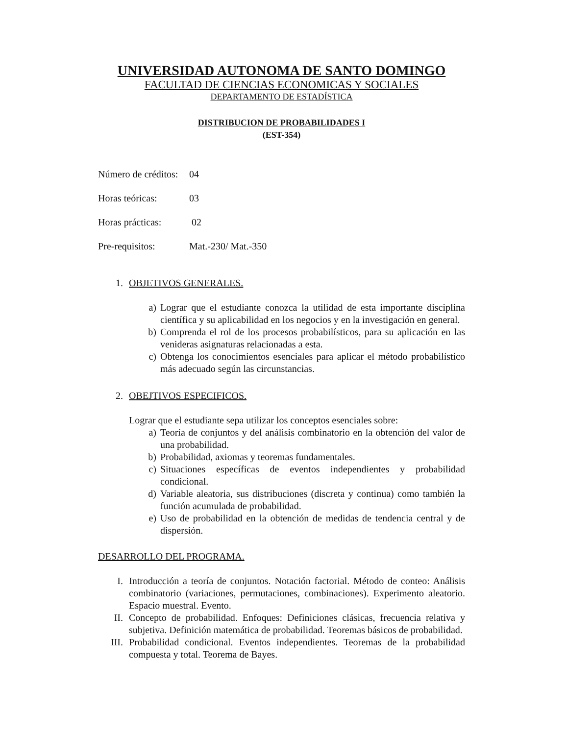UNIVERSIDAD AUTONOMA DE SANTO DOMINGO
FACULTAD DE CIENCIAS ECONOMICAS Y SOCIALES
DEPARTAMENTO DE ESTADÍSTICA
DISTRIBUCION DE PROBABILIDADES I
(EST-354)
Número de créditos: 04
Horas teóricas: 03
Horas prácticas: 02
Pre-requisitos: Mat.-230/ Mat.-350
1. OBJETIVOS GENERALES.
a) Lograr que el estudiante conozca la utilidad de esta importante disciplina científica y su aplicabilidad en los negocios y en la investigación en general.
b) Comprenda el rol de los procesos probabilísticos, para su aplicación en las venideras asignaturas relacionadas a esta.
c) Obtenga los conocimientos esenciales para aplicar el método probabilístico más adecuado según las circunstancias.
2. OBEJTIVOS ESPECIFICOS.
Lograr que el estudiante sepa utilizar los conceptos esenciales sobre:
a) Teoría de conjuntos y del análisis combinatorio en la obtención del valor de una probabilidad.
b) Probabilidad, axiomas y teoremas fundamentales.
c) Situaciones específicas de eventos independientes y probabilidad condicional.
d) Variable aleatoria, sus distribuciones (discreta y continua) como también la función acumulada de probabilidad.
e) Uso de probabilidad en la obtención de medidas de tendencia central y de dispersión.
DESARROLLO DEL PROGRAMA.
I. Introducción a teoría de conjuntos. Notación factorial. Método de conteo: Análisis combinatorio (variaciones, permutaciones, combinaciones). Experimento aleatorio. Espacio muestral. Evento.
II. Concepto de probabilidad. Enfoques: Definiciones clásicas, frecuencia relativa y subjetiva. Definición matemática de probabilidad. Teoremas básicos de probabilidad.
III. Probabilidad condicional. Eventos independientes. Teoremas de la probabilidad compuesta y total. Teorema de Bayes.